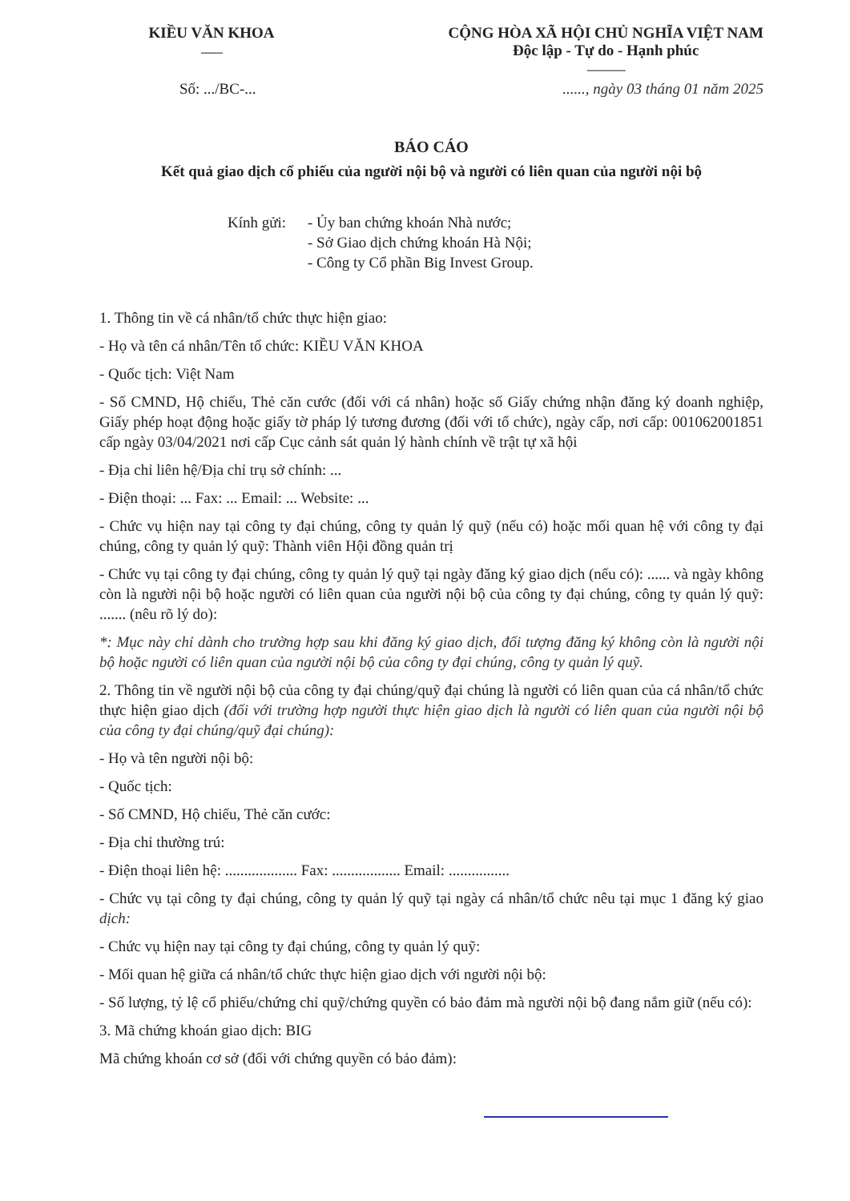KIỀU VĂN KHOA
---------
CỘNG HÒA XÃ HỘI CHỦ NGHĨA VIỆT NAM
Độc lập - Tự do - Hạnh phúc
----------------
Số: .../BC-........., ngày 03 tháng 01 năm 2025
BÁO CÁO
Kết quả giao dịch cổ phiếu của người nội bộ và người có liên quan của người nội bộ
Kính gửi:
- Ủy ban chứng khoán Nhà nước;
- Sở Giao dịch chứng khoán Hà Nội;
- Công ty Cổ phần Big Invest Group.
1. Thông tin về cá nhân/tổ chức thực hiện giao:
- Họ và tên cá nhân/Tên tổ chức: KIỀU VĂN KHOA
- Quốc tịch: Việt Nam
- Số CMND, Hộ chiếu, Thẻ căn cước (đối với cá nhân) hoặc số Giấy chứng nhận đăng ký doanh nghiệp, Giấy phép hoạt động hoặc giấy tờ pháp lý tương đương (đối với tổ chức), ngày cấp, nơi cấp: 001062001851 cấp ngày 03/04/2021 nơi cấp Cục cảnh sát quản lý hành chính về trật tự xã hội
- Địa chỉ liên hệ/Địa chỉ trụ sở chính: ...
- Điện thoại: ... Fax: ... Email: ... Website: ...
- Chức vụ hiện nay tại công ty đại chúng, công ty quản lý quỹ (nếu có) hoặc mối quan hệ với công ty đại chúng, công ty quản lý quỹ: Thành viên Hội đồng quản trị
- Chức vụ tại công ty đại chúng, công ty quản lý quỹ tại ngày đăng ký giao dịch (nếu có): ...... và ngày không còn là người nội bộ hoặc người có liên quan của người nội bộ của công ty đại chúng, công ty quản lý quỹ: ....... (nêu rõ lý do):
*: Mục này chỉ dành cho trường hợp sau khi đăng ký giao dịch, đối tượng đăng ký không còn là người nội bộ hoặc người có liên quan của người nội bộ của công ty đại chúng, công ty quản lý quỹ.
2. Thông tin về người nội bộ của công ty đại chúng/quỹ đại chúng là người có liên quan của cá nhân/tổ chức thực hiện giao dịch (đối với trường hợp người thực hiện giao dịch là người có liên quan của người nội bộ của công ty đại chúng/quỹ đại chúng):
- Họ và tên người nội bộ:
- Quốc tịch:
- Số CMND, Hộ chiếu, Thẻ căn cước:
- Địa chỉ thường trú:
- Điện thoại liên hệ: ................... Fax: .................. Email: ................
- Chức vụ tại công ty đại chúng, công ty quản lý quỹ tại ngày cá nhân/tổ chức nêu tại mục 1 đăng ký giao dịch:
- Chức vụ hiện nay tại công ty đại chúng, công ty quản lý quỹ:
- Mối quan hệ giữa cá nhân/tổ chức thực hiện giao dịch với người nội bộ:
- Số lượng, tỷ lệ cổ phiếu/chứng chỉ quỹ/chứng quyền có bảo đảm mà người nội bộ đang nắm giữ (nếu có):
3. Mã chứng khoán giao dịch: BIG
Mã chứng khoán cơ sở (đối với chứng quyền có bảo đảm):